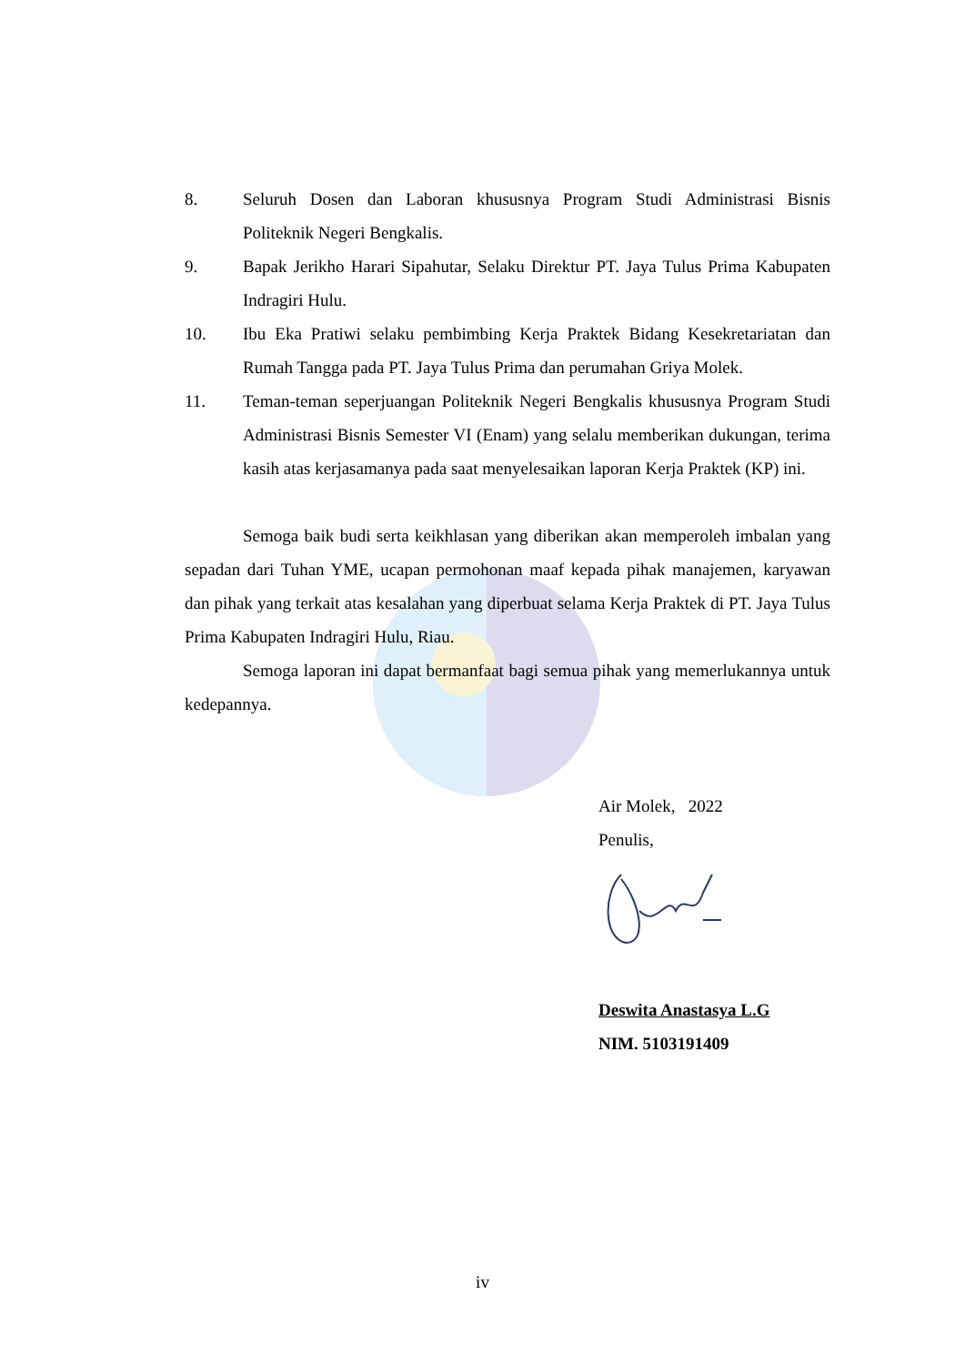8. Seluruh Dosen dan Laboran khususnya Program Studi Administrasi Bisnis Politeknik Negeri Bengkalis.
9. Bapak Jerikho Harari Sipahutar, Selaku Direktur PT. Jaya Tulus Prima Kabupaten Indragiri Hulu.
10. Ibu Eka Pratiwi selaku pembimbing Kerja Praktek Bidang Kesekretariatan dan Rumah Tangga pada PT. Jaya Tulus Prima dan perumahan Griya Molek.
11. Teman-teman seperjuangan Politeknik Negeri Bengkalis khususnya Program Studi Administrasi Bisnis Semester VI (Enam) yang selalu memberikan dukungan, terima kasih atas kerjasamanya pada saat menyelesaikan laporan Kerja Praktek (KP) ini.
Semoga baik budi serta keikhlasan yang diberikan akan memperoleh imbalan yang sepadan dari Tuhan YME, ucapan permohonan maaf kepada pihak manajemen, karyawan dan pihak yang terkait atas kesalahan yang diperbuat selama Kerja Praktek di PT. Jaya Tulus Prima Kabupaten Indragiri Hulu, Riau.
Semoga laporan ini dapat bermanfaat bagi semua pihak yang memerlukannya untuk kedepannya.
Air Molek, 2022
Penulis,
Deswita Anastasya L.G
NIM. 5103191409
iv